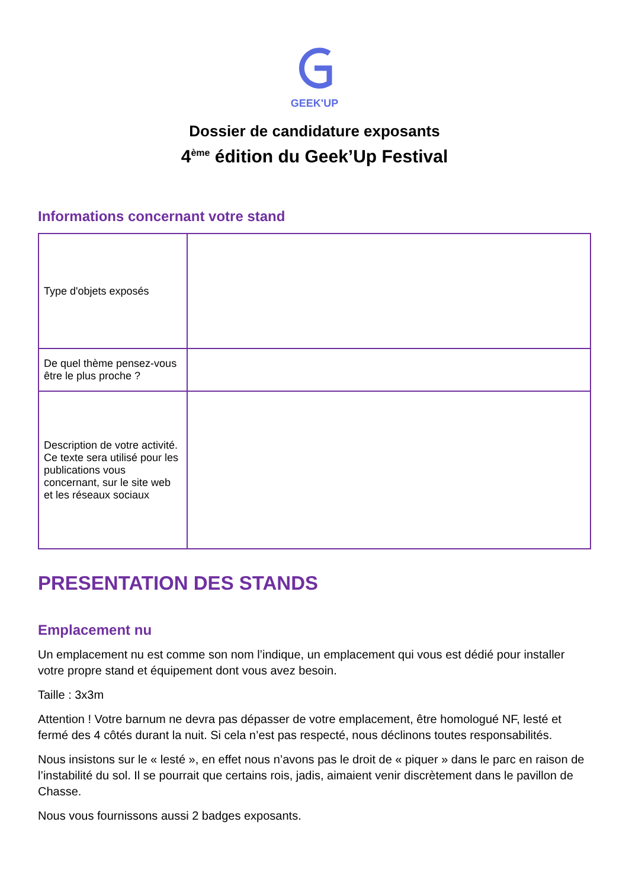GEEK'UP
Dossier de candidature exposants
4<sup>ème</sup> édition du Geek’Up Festival
Informations concernant votre stand
| Type d'objets exposés | |
| De quel thème pensez-vous être le plus proche ? | |
| Description de votre activité. Ce texte sera utilisé pour les publications vous concernant, sur le site web et les réseaux sociaux | |
PRESENTATION DES STANDS
Emplacement nu
Un emplacement nu est comme son nom l’indique, un emplacement qui vous est dédié pour installer votre propre stand et équipement dont vous avez besoin.
Taille : 3x3m
Attention ! Votre barnum ne devra pas dépasser de votre emplacement, être homologué NF, lesté et fermé des 4 côtés durant la nuit. Si cela n’est pas respecté, nous déclinons toutes responsabilités.
Nous insistons sur le « lesté », en effet nous n’avons pas le droit de « piquer » dans le parc en raison de l’instabilité du sol. Il se pourrait que certains rois, jadis, aimaient venir discrètement dans le pavillon de Chasse.
Nous vous fournissons aussi 2 badges exposants.